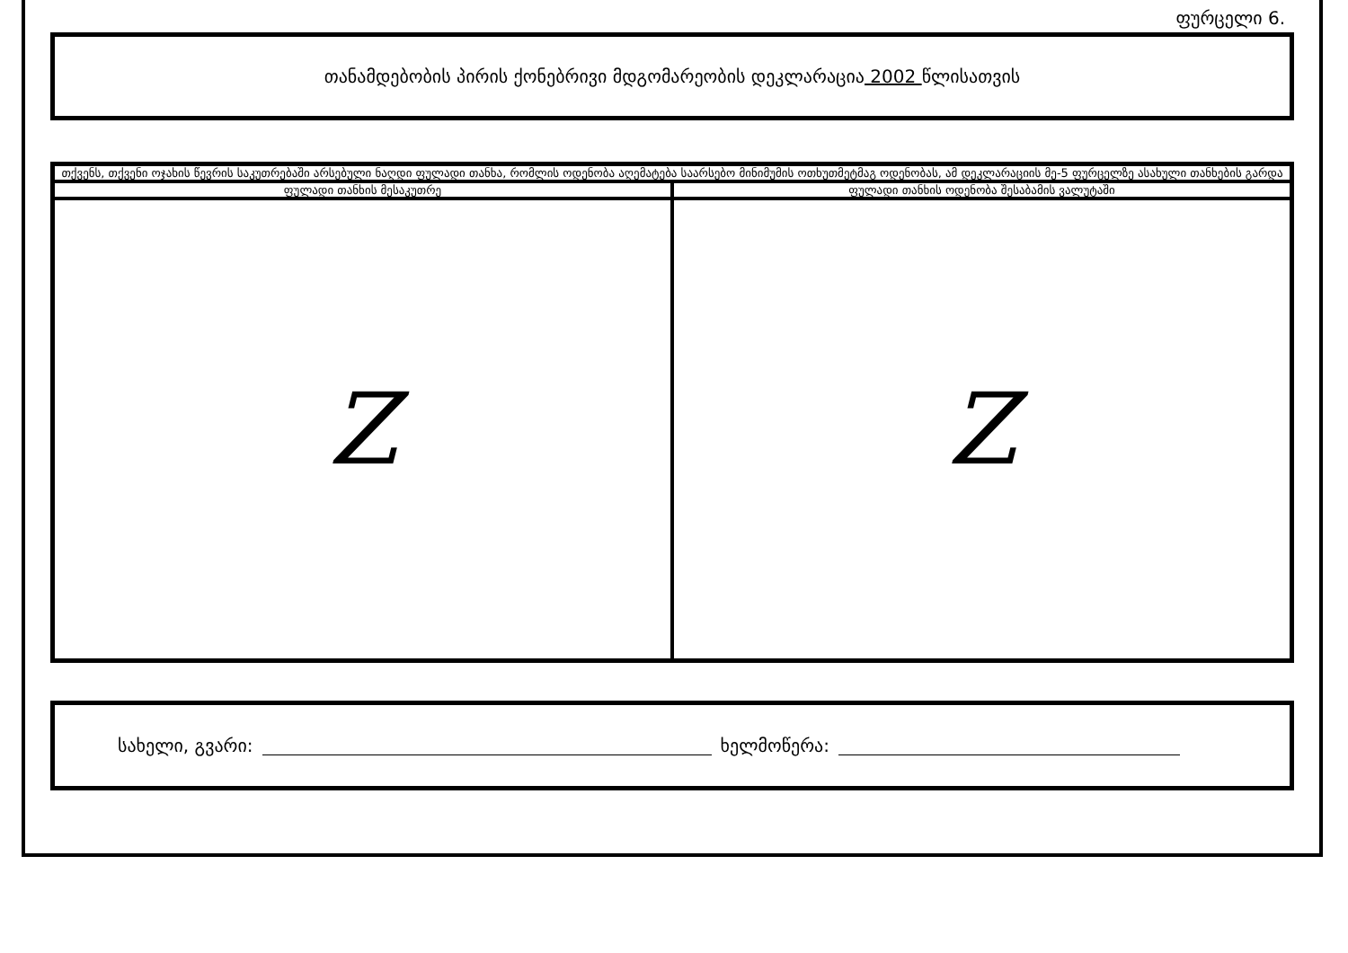ფურცელი 6.
თანამდებობის პირის ქონებრივი მდგომარეობის დეკლარაცია 2002 წლისათვის
| თქვენს, თქვენი ოჯახის წევრის საკუთრებაში არსებული ნაღდი ფულადი თანხა, რომლის ოდენობა აღემატება საარსებო მინიმუმის ოთხუთმეტმაგ ოდენობას, ამ დეკლარაციის მე-5 ფურცელზე ასახული თანხების გარდა | |
| --- | --- |
| ფულადი თანხის მესაკუთრე | ფულადი თანხის ოდენობა შესაბამის ვალუტაში |
| Z | Z |
სახელი, გვარი: ხელმოწერა: